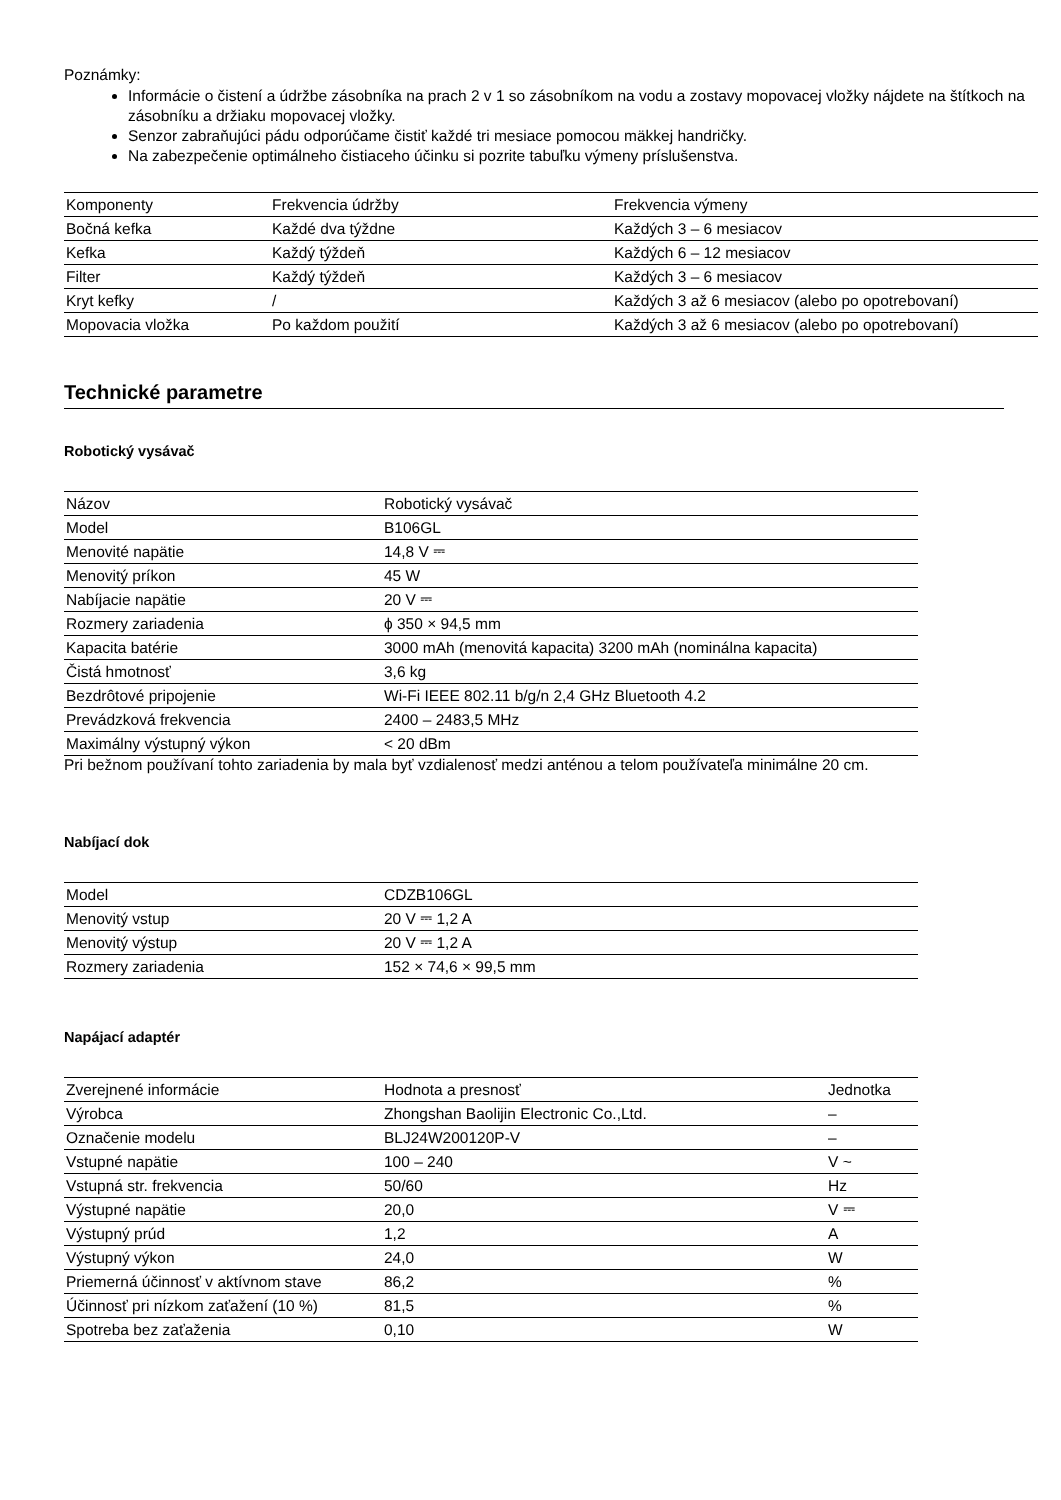Poznámky:
Informácie o čistení a údržbe zásobníka na prach 2 v 1 so zásobníkom na vodu a zostavy mopovacej vložky nájdete na štítkoch na zásobníku a držiaku mopovacej vložky.
Senzor zabraňujúci pádu odporúčame čistiť každé tri mesiace pomocou mäkkej handričky.
Na zabezpečenie optimálneho čistiaceho účinku si pozrite tabuľku výmeny príslušenstva.
| Komponenty | Frekvencia údržby | Frekvencia výmeny |
| Bočná kefka | Každé dva týždne | Každých 3 – 6 mesiacov |
| Kefka | Každý týždeň | Každých 6 – 12 mesiacov |
| Filter | Každý týždeň | Každých 3 – 6 mesiacov |
| Kryt kefky | / | Každých 3 až 6 mesiacov (alebo po opotrebovaní) |
| Mopovacia vložka | Po každom použití | Každých 3 až 6 mesiacov (alebo po opotrebovaní) |
Technické parametre
Robotický vysávač
| Názov | Robotický vysávač |
| Model | B106GL |
| Menovité napätie | 14,8 V ⎓ |
| Menovitý príkon | 45 W |
| Nabíjacie napätie | 20 V ⎓ |
| Rozmery zariadenia | ϕ 350 × 94,5 mm |
| Kapacita batérie | 3000 mAh (menovitá kapacita) 3200 mAh (nominálna kapacita) |
| Čistá hmotnosť | 3,6 kg |
| Bezdrôtové pripojenie | Wi-Fi IEEE 802.11 b/g/n 2,4 GHz Bluetooth 4.2 |
| Prevádzková frekvencia | 2400 – 2483,5 MHz |
| Maximálny výstupný výkon | < 20 dBm |
Pri bežnom používaní tohto zariadenia by mala byť vzdialenosť medzi anténou a telom používateľa minimálne 20 cm.
Nabíjací dok
| Model | CDZB106GL |
| Menovitý vstup | 20 V ⎓ 1,2 A |
| Menovitý výstup | 20 V ⎓ 1,2 A |
| Rozmery zariadenia | 152 × 74,6 × 99,5 mm |
Napájací adaptér
| Zverejnené informácie | Hodnota a presnosť | Jednotka |
| Výrobca | Zhongshan Baolijin Electronic Co.,Ltd. | – |
| Označenie modelu | BLJ24W200120P-V | – |
| Vstupné napätie | 100 – 240 | V ~ |
| Vstupná str. frekvencia | 50/60 | Hz |
| Výstupné napätie | 20,0 | V ⎓ |
| Výstupný prúd | 1,2 | A |
| Výstupný výkon | 24,0 | W |
| Priemerná účinnosť v aktívnom stave | 86,2 | % |
| Účinnosť pri nízkom zaťažení (10 %) | 81,5 | % |
| Spotreba bez zaťaženia | 0,10 | W |